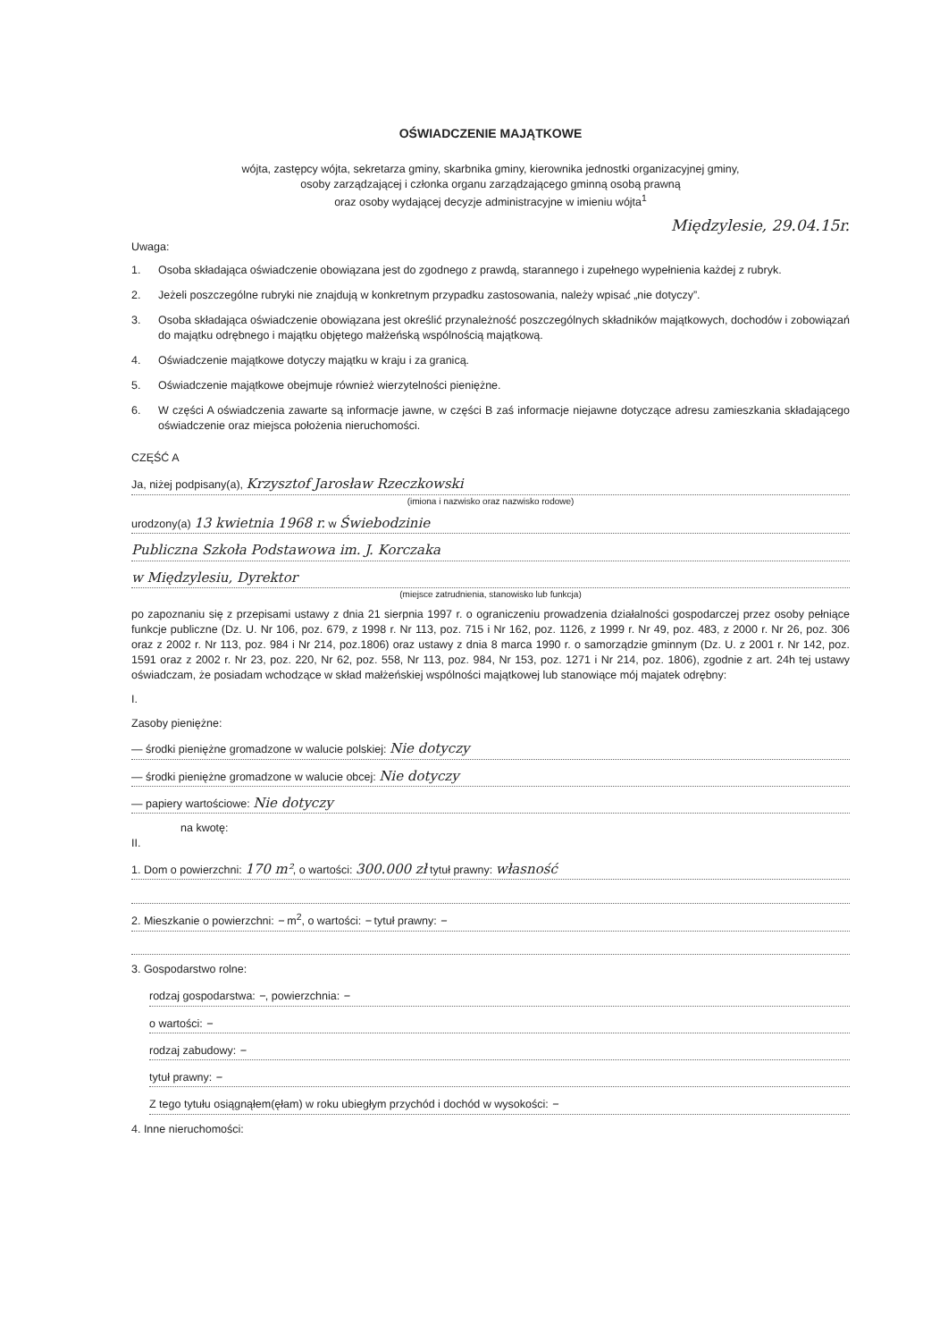OŚWIADCZENIE MAJĄTKOWE
wójta, zastępcy wójta, sekretarza gminy, skarbnika gminy, kierownika jednostki organizacyjnej gminy,
osoby zarządzającej i członka organu zarządzającego gminną osobą prawną
oraz osoby wydającej decyzje administracyjne w imieniu wójta<sup>1</sup>
Międzylesie, 29.04.15r.
Uwaga:
1. Osoba składająca oświadczenie obowiązana jest do zgodnego z prawdą, starannego i zupełnego wypełnienia każdej z rubryk.
2. Jeżeli poszczególne rubryki nie znajdują w konkretnym przypadku zastosowania, należy wpisać „nie dotyczy”.
3. Osoba składająca oświadczenie obowiązana jest określić przynależność poszczególnych składników majątkowych, dochodów i zobowiązań do majątku odrębnego i majątku objętego małżeńską wspólnością majątkową.
4. Oświadczenie majątkowe dotyczy majątku w kraju i za granicą.
5. Oświadczenie majątkowe obejmuje również wierzytelności pieniężne.
6. W części A oświadczenia zawarte są informacje jawne, w części B zaś informacje niejawne dotyczące adresu zamieszkania składającego oświadczenie oraz miejsca położenia nieruchomości.
CZĘŚĆ A
Ja, niżej podpisany(a), Krzysztof Jarosław Rzeczkowski
(imiona i nazwisko oraz nazwisko rodowe)
urodzony(a) 13 kwietnia 1968 r. w Świebodzinie
Publiczna Szkoła Podstawowa im. J. Korczaka
w Międzylesiu, Dyrektor
(miejsce zatrudnienia, stanowisko lub funkcja)
po zapoznaniu się z przepisami ustawy z dnia 21 sierpnia 1997 r. o ograniczeniu prowadzenia działalności gospodarczej przez osoby pełniące funkcje publiczne (Dz. U. Nr 106, poz. 679, z 1998 r. Nr 113, poz. 715 i Nr 162, poz. 1126, z 1999 r. Nr 49, poz. 483, z 2000 r. Nr 26, poz. 306 oraz z 2002 r. Nr 113, poz. 984 i Nr 214, poz.1806) oraz ustawy z dnia 8 marca 1990 r. o samorządzie gminnym (Dz. U. z 2001 r. Nr 142, poz. 1591 oraz z 2002 r. Nr 23, poz. 220, Nr 62, poz. 558, Nr 113, poz. 984, Nr 153, poz. 1271 i Nr 214, poz. 1806), zgodnie z art. 24h tej ustawy oświadczam, że posiadam wchodzące w skład małżeńskiej wspólności majątkowej lub stanowiące mój majatek odrębny:
I.
Zasoby pieniężne:
— środki pieniężne gromadzone w walucie polskiej: Nie dotyczy
— środki pieniężne gromadzone w walucie obcej: Nie dotyczy
— papiery wartościowe: Nie dotyczy
na kwotę:
II.
1. Dom o powierzchni: 170 m², o wartości: 300.000 zł tytuł prawny: własność
2. Mieszkanie o powierzchni: – m<sup>2</sup>, o wartości: – tytuł prawny: –
3. Gospodarstwo rolne:
rodzaj gospodarstwa: –, powierzchnia: –
o wartości: –
rodzaj zabudowy: –
tytuł prawny: –
Z tego tytułu osiągnąłem(ęłam) w roku ubiegłym przychód i dochód w wysokości: –
4. Inne nieruchomości: